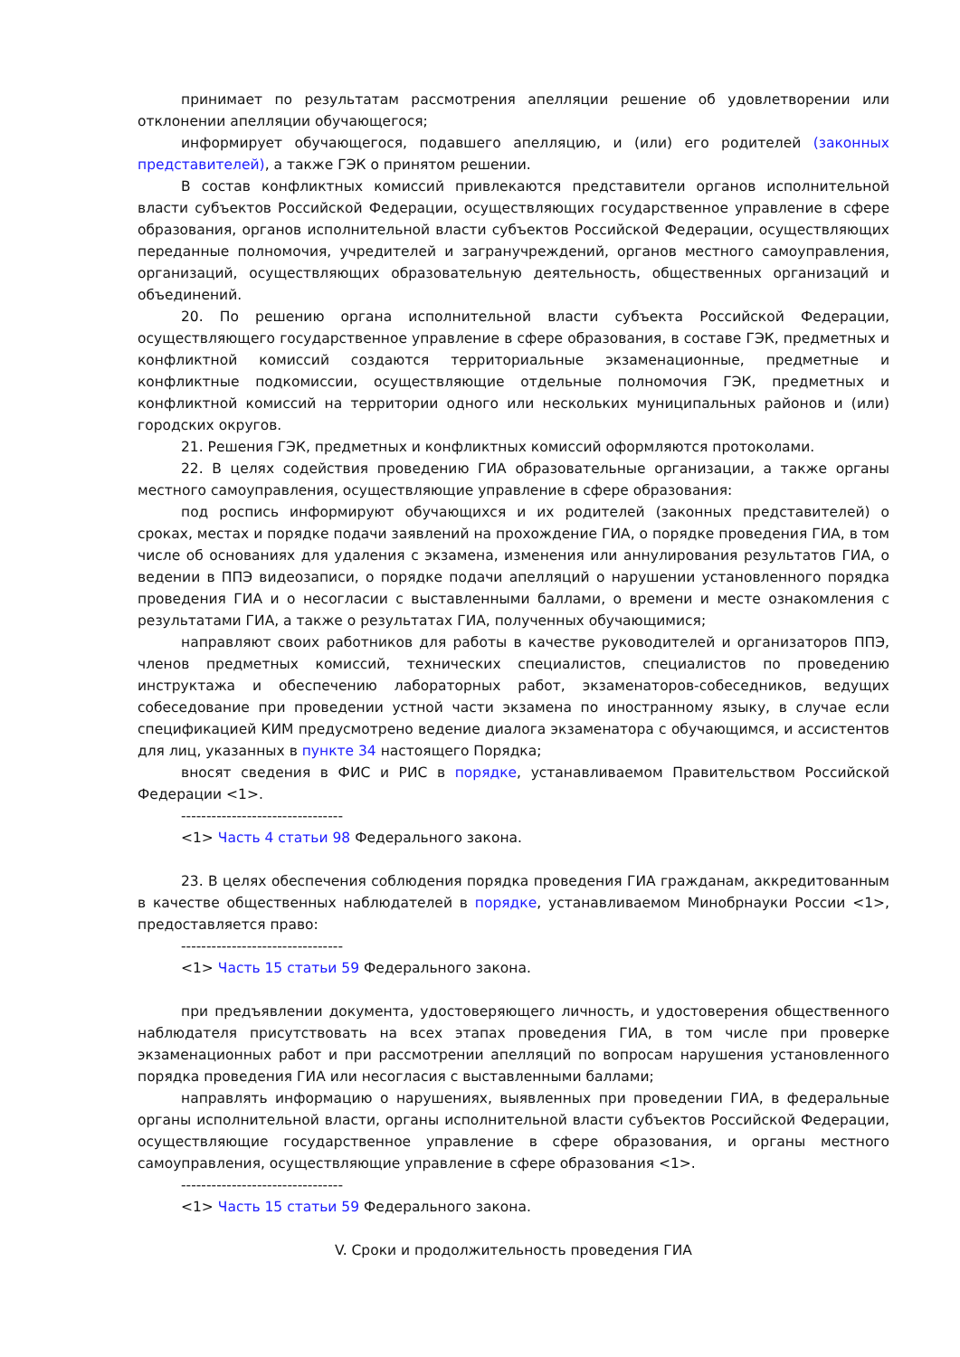принимает по результатам рассмотрения апелляции решение об удовлетворении или отклонении апелляции обучающегося;
информирует обучающегося, подавшего апелляцию, и (или) его родителей (законных представителей), а также ГЭК о принятом решении.
В состав конфликтных комиссий привлекаются представители органов исполнительной власти субъектов Российской Федерации, осуществляющих государственное управление в сфере образования, органов исполнительной власти субъектов Российской Федерации, осуществляющих переданные полномочия, учредителей и загранучреждений, органов местного самоуправления, организаций, осуществляющих образовательную деятельность, общественных организаций и объединений.
20. По решению органа исполнительной власти субъекта Российской Федерации, осуществляющего государственное управление в сфере образования, в составе ГЭК, предметных и конфликтной комиссий создаются территориальные экзаменационные, предметные и конфликтные подкомиссии, осуществляющие отдельные полномочия ГЭК, предметных и конфликтной комиссий на территории одного или нескольких муниципальных районов и (или) городских округов.
21. Решения ГЭК, предметных и конфликтных комиссий оформляются протоколами.
22. В целях содействия проведению ГИА образовательные организации, а также органы местного самоуправления, осуществляющие управление в сфере образования:
под роспись информируют обучающихся и их родителей (законных представителей) о сроках, местах и порядке подачи заявлений на прохождение ГИА, о порядке проведения ГИА, в том числе об основаниях для удаления с экзамена, изменения или аннулирования результатов ГИА, о ведении в ППЭ видеозаписи, о порядке подачи апелляций о нарушении установленного порядка проведения ГИА и о несогласии с выставленными баллами, о времени и месте ознакомления с результатами ГИА, а также о результатах ГИА, полученных обучающимися;
направляют своих работников для работы в качестве руководителей и организаторов ППЭ, членов предметных комиссий, технических специалистов, специалистов по проведению инструктажа и обеспечению лабораторных работ, экзаменаторов-собеседников, ведущих собеседование при проведении устной части экзамена по иностранному языку, в случае если спецификацией КИМ предусмотрено ведение диалога экзаменатора с обучающимся, и ассистентов для лиц, указанных в пункте 34 настоящего Порядка;
вносят сведения в ФИС и РИС в порядке, устанавливаемом Правительством Российской Федерации <1>.
--------------------------------
<1> Часть 4 статьи 98 Федерального закона.
23. В целях обеспечения соблюдения порядка проведения ГИА гражданам, аккредитованным в качестве общественных наблюдателей в порядке, устанавливаемом Минобрнауки России <1>, предоставляется право:
--------------------------------
<1> Часть 15 статьи 59 Федерального закона.
при предъявлении документа, удостоверяющего личность, и удостоверения общественного наблюдателя присутствовать на всех этапах проведения ГИА, в том числе при проверке экзаменационных работ и при рассмотрении апелляций по вопросам нарушения установленного порядка проведения ГИА или несогласия с выставленными баллами;
направлять информацию о нарушениях, выявленных при проведении ГИА, в федеральные органы исполнительной власти, органы исполнительной власти субъектов Российской Федерации, осуществляющие государственное управление в сфере образования, и органы местного самоуправления, осуществляющие управление в сфере образования <1>.
--------------------------------
<1> Часть 15 статьи 59 Федерального закона.
V. Сроки и продолжительность проведения ГИА